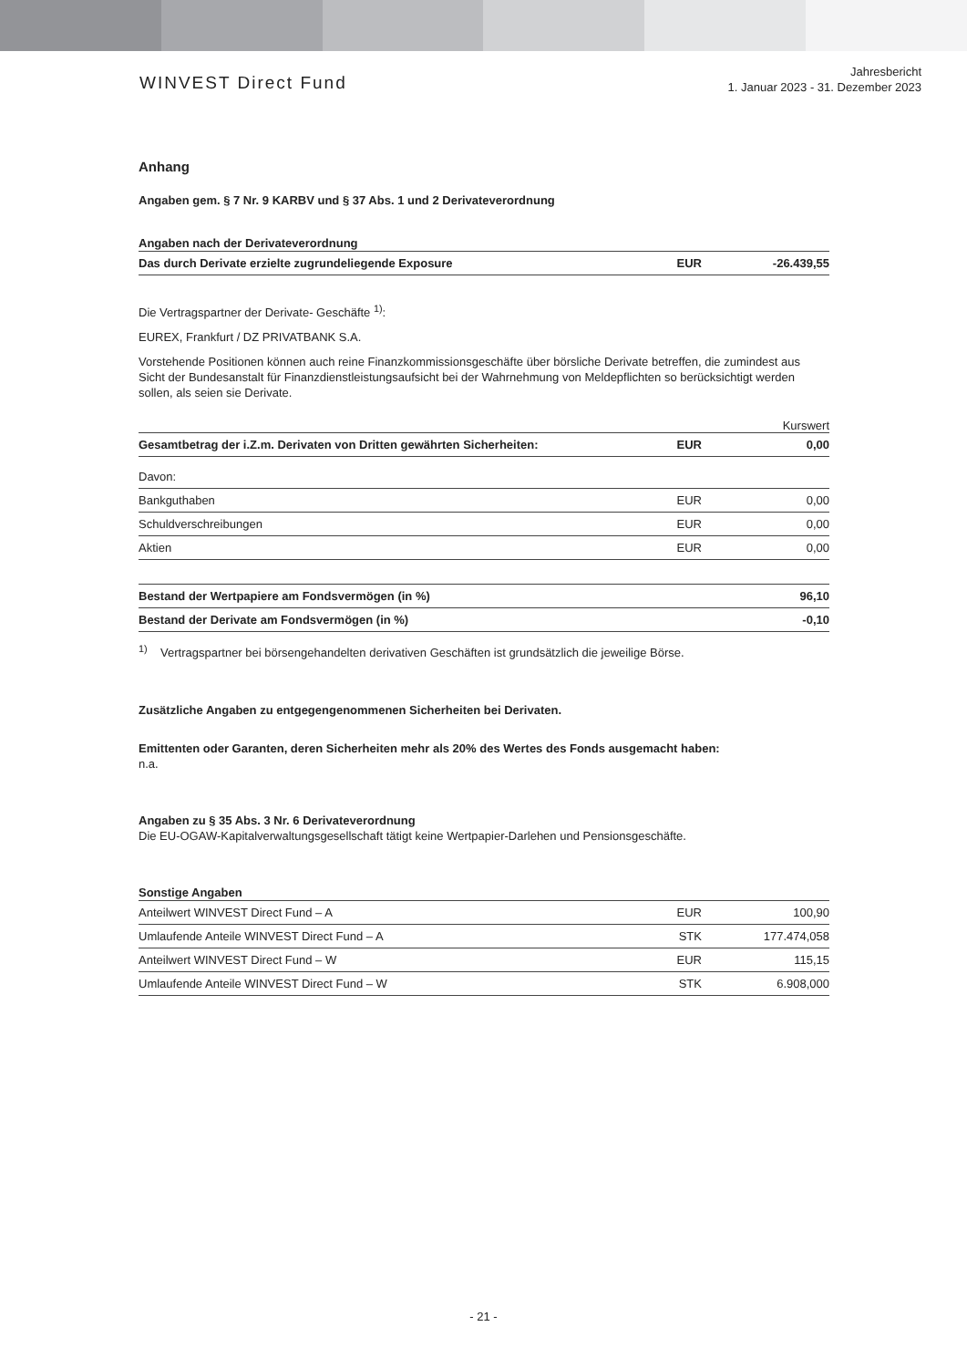WINVEST Direct Fund
Jahresbericht
1. Januar 2023 - 31. Dezember 2023
Anhang
Angaben gem. § 7 Nr. 9 KARBV und § 37 Abs. 1 und 2 Derivateverordnung
Angaben nach der Derivateverordnung
| Das durch Derivate erzielte zugrundeliegende Exposure | EUR | -26.439,55 |
Die Vertragspartner der Derivate- Geschäfte <sup>1)</sup>:
EUREX, Frankfurt / DZ PRIVATBANK S.A.
Vorstehende Positionen können auch reine Finanzkommissionsgeschäfte über börsliche Derivate betreffen, die zumindest aus Sicht der Bundesanstalt für Finanzdienstleistungsaufsicht bei der Wahrnehmung von Meldepflichten so berücksichtigt werden sollen, als seien sie Derivate.
Kurswert
| Gesamtbetrag der i.Z.m. Derivaten von Dritten gewährten Sicherheiten: | EUR | 0,00 |
| Davon: | | |
| Bankguthaben | EUR | 0,00 |
| Schuldverschreibungen | EUR | 0,00 |
| Aktien | EUR | 0,00 |
| Bestand der Wertpapiere am Fondsvermögen (in %) | 96,10 |
| Bestand der Derivate am Fondsvermögen (in %) | -0,10 |
<sup>1)</sup> Vertragspartner bei börsengehandelten derivativen Geschäften ist grundsätzlich die jeweilige Börse.
Zusätzliche Angaben zu entgegengenommenen Sicherheiten bei Derivaten.
Emittenten oder Garanten, deren Sicherheiten mehr als 20% des Wertes des Fonds ausgemacht haben:
n.a.
Angaben zu § 35 Abs. 3 Nr. 6 Derivateverordnung
Die EU-OGAW-Kapitalverwaltungsgesellschaft tätigt keine Wertpapier-Darlehen und Pensionsgeschäfte.
Sonstige Angaben
| Anteilwert WINVEST Direct Fund – A | EUR | 100,90 |
| Umlaufende Anteile WINVEST Direct Fund – A | STK | 177.474,058 |
| Anteilwert WINVEST Direct Fund – W | EUR | 115,15 |
| Umlaufende Anteile WINVEST Direct Fund – W | STK | 6.908,000 |
- 21 -